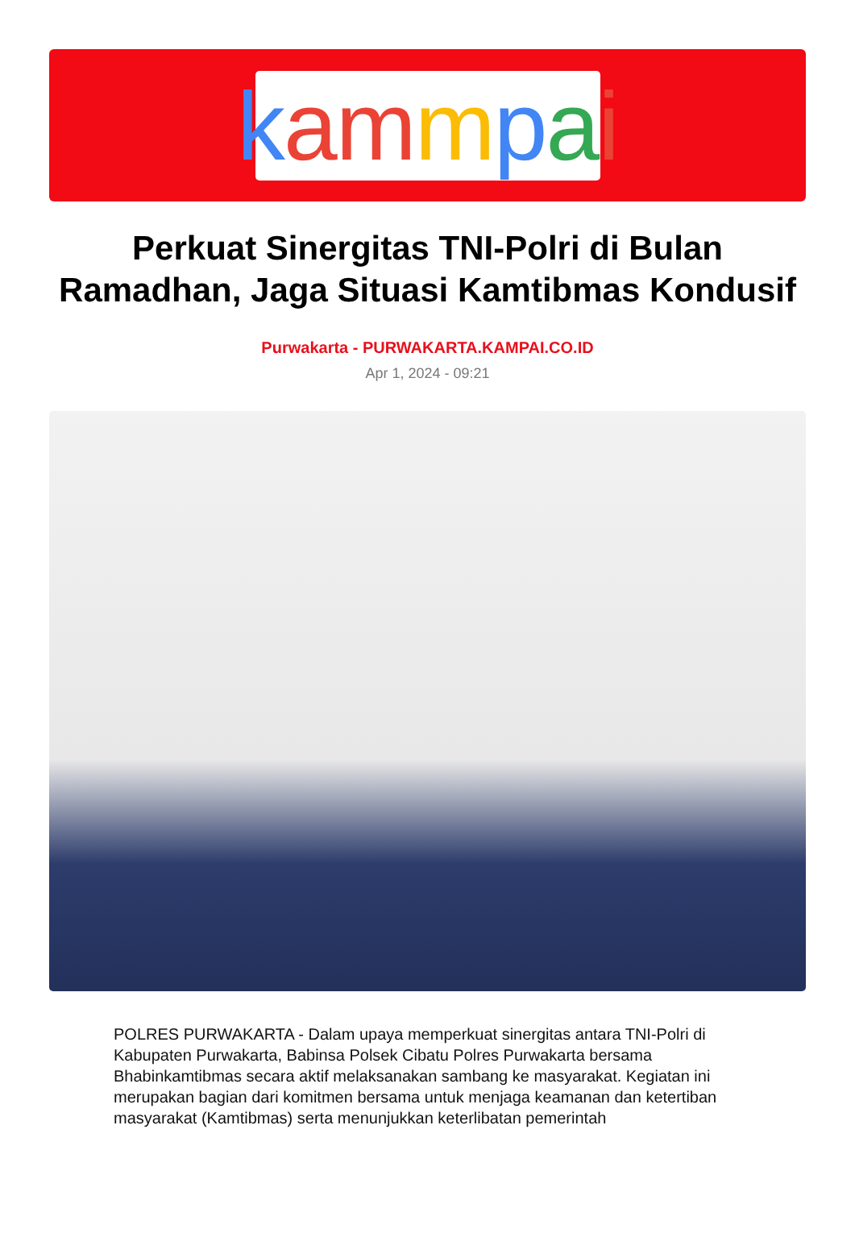kammpai
Perkuat Sinergitas TNI-Polri di Bulan Ramadhan, Jaga Situasi Kamtibmas Kondusif
Purwakarta - PURWAKARTA.KAMPAI.CO.ID
Apr 1, 2024 - 09:21
POLRES PURWAKARTA - Dalam upaya memperkuat sinergitas antara TNI-Polri di Kabupaten Purwakarta, Babinsa Polsek Cibatu Polres Purwakarta bersama Bhabinkamtibmas secara aktif melaksanakan sambang ke masyarakat. Kegiatan ini merupakan bagian dari komitmen bersama untuk menjaga keamanan dan ketertiban masyarakat (Kamtibmas) serta menunjukkan keterlibatan pemerintah